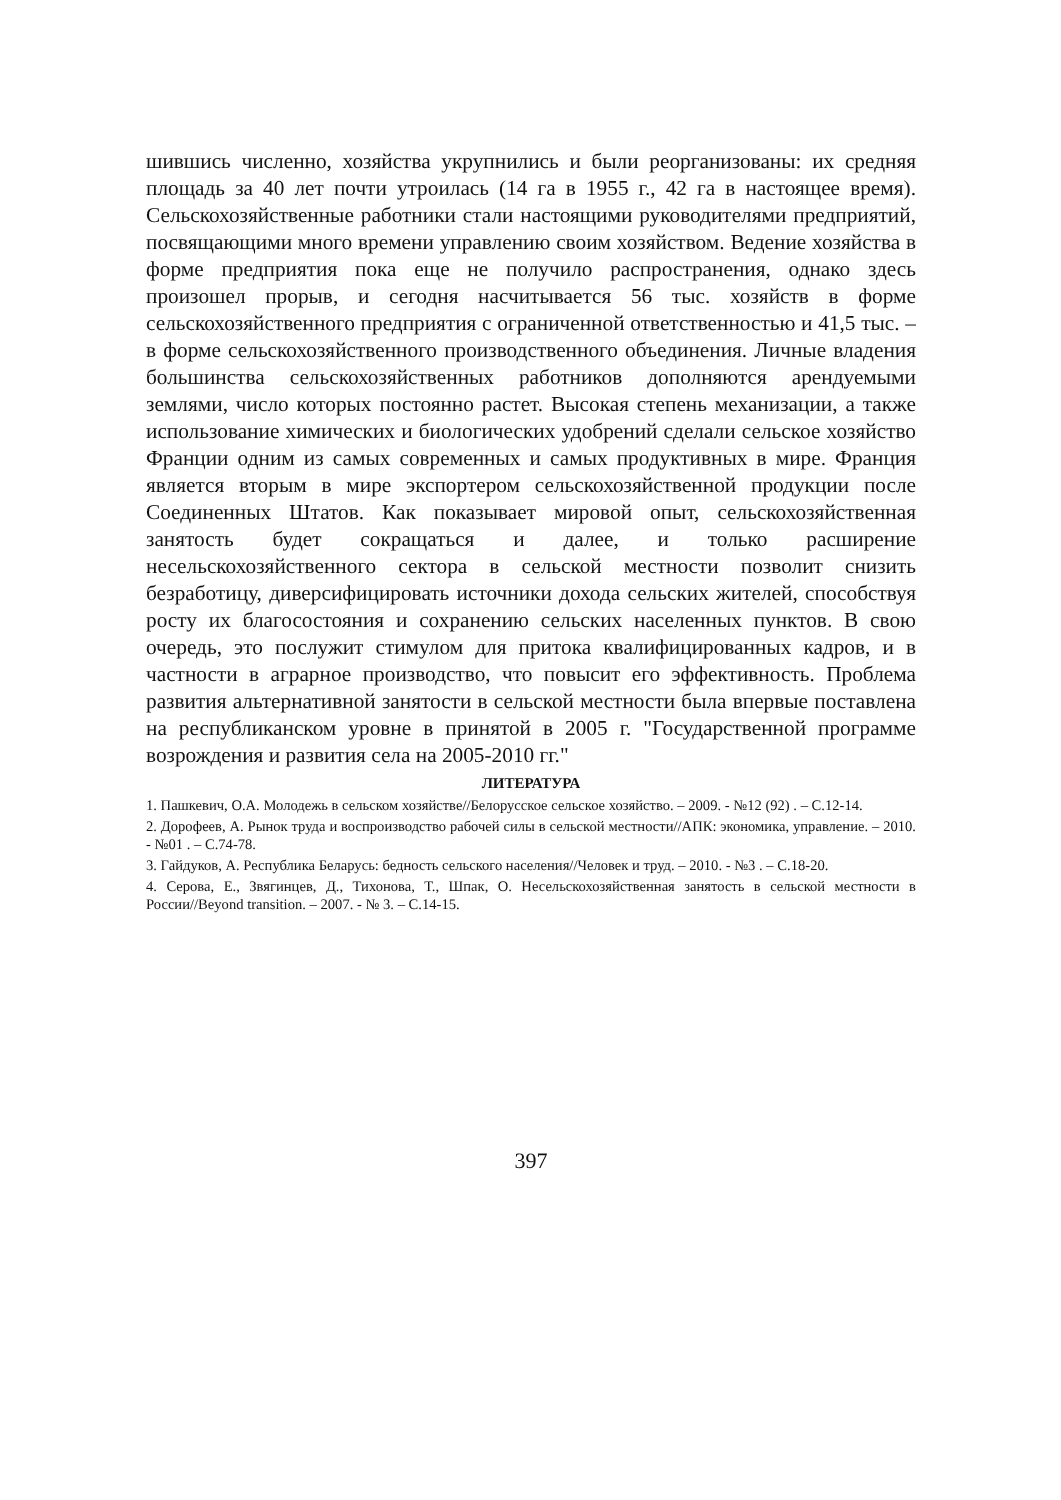шившись численно, хозяйства укрупнились и были реорганизованы: их средняя площадь за 40 лет почти утроилась (14 га в 1955 г., 42 га в настоящее время). Сельскохозяйственные работники стали настоящими руководителями предприятий, посвящающими много времени управлению своим хозяйством. Ведение хозяйства в форме предприятия пока еще не получило распространения, однако здесь произошел прорыв, и сегодня насчитывается 56 тыс. хозяйств в форме сельскохозяйственного предприятия с ограниченной ответственностью и 41,5 тыс. – в форме сельскохозяйственного производственного объединения. Личные владения большинства сельскохозяйственных работников дополняются арендуемыми землями, число которых постоянно растет. Высокая степень механизации, а также использование химических и биологических удобрений сделали сельское хозяйство Франции одним из самых современных и самых продуктивных в мире. Франция является вторым в мире экспортером сельскохозяйственной продукции после Соединенных Штатов. Как показывает мировой опыт, сельскохозяйственная занятость будет сокращаться и далее, и только расширение несельскохозяйственного сектора в сельской местности позволит снизить безработицу, диверсифицировать источники дохода сельских жителей, способствуя росту их благосостояния и сохранению сельских населенных пунктов. В свою очередь, это послужит стимулом для притока квалифицированных кадров, и в частности в аграрное производство, что повысит его эффективность. Проблема развития альтернативной занятости в сельской местности была впервые поставлена на республиканском уровне в принятой в 2005 г. "Государственной программе возрождения и развития села на 2005-2010 гг."
ЛИТЕРАТУРА
1. Пашкевич, О.А. Молодежь в сельском хозяйстве//Белорусское сельское хозяйство. – 2009. - №12 (92) . – С.12-14.
2. Дорофеев, А. Рынок труда и воспроизводство рабочей силы в сельской местности//АПК: экономика, управление. – 2010. - №01 . – С.74-78.
3. Гайдуков, А. Республика Беларусь: бедность сельского населения//Человек и труд. – 2010. - №3 . – С.18-20.
4. Серова, Е., Звягинцев, Д., Тихонова, Т., Шпак, О. Несельскохозяйственная занятость в сельской местности в России//Beyond transition. – 2007. - № 3. – С.14-15.
397